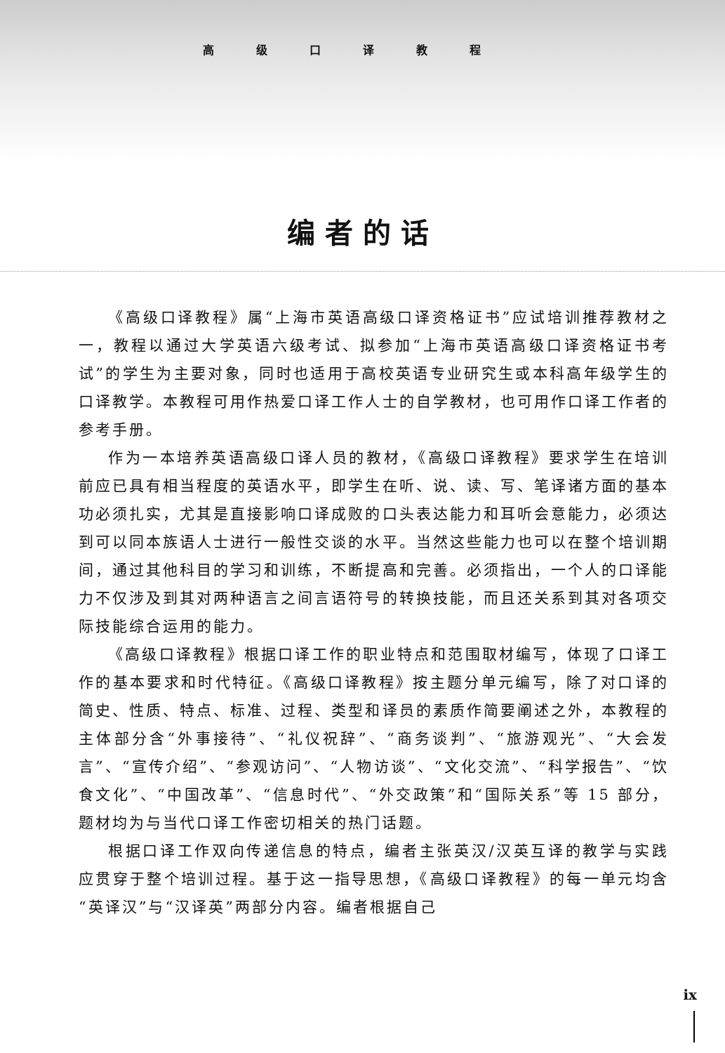高级口译教程
编者的话
《高级口译教程》属“上海市英语高级口译资格证书”应试培训推荐教材之一，教程以通过大学英语六级考试、拟参加“上海市英语高级口译资格证书考试”的学生为主要对象，同时也适用于高校英语专业研究生或本科高年级学生的口译教学。本教程可用作热爱口译工作人士的自学教材，也可用作口译工作者的参考手册。
作为一本培养英语高级口译人员的教材，《高级口译教程》要求学生在培训前应已具有相当程度的英语水平，即学生在听、说、读、写、笔译诸方面的基本功必须扎实，尤其是直接影响口译成败的口头表达能力和耳听会意能力，必须达到可以同本族语人士进行一般性交谈的水平。当然这些能力也可以在整个培训期间，通过其他科目的学习和训练，不断提高和完善。必须指出，一个人的口译能力不仅涉及到其对两种语言之间言语符号的转换技能，而且还关系到其对各项交际技能综合运用的能力。
《高级口译教程》根据口译工作的职业特点和范围取材编写，体现了口译工作的基本要求和时代特征。《高级口译教程》按主题分单元编写，除了对口译的简史、性质、特点、标准、过程、类型和译员的素质作简要阐述之外，本教程的主体部分含“外事接待”、“礼仪祝辞”、“商务谈判”、“旅游观光”、“大会发言”、“宣传介绍”、“参观访问”、“人物访谈”、“文化交流”、“科学报告”、“饮食文化”、“中国改革”、“信息时代”、“外交政策”和“国际关系”等 15 部分，题材均为与当代口译工作密切相关的热门话题。
根据口译工作双向传递信息的特点，编者主张英汉/汉英互译的教学与实践应贯穿于整个培训过程。基于这一指导思想，《高级口译教程》的每一单元均含“英译汉”与“汉译英”两部分内容。编者根据自己
ix